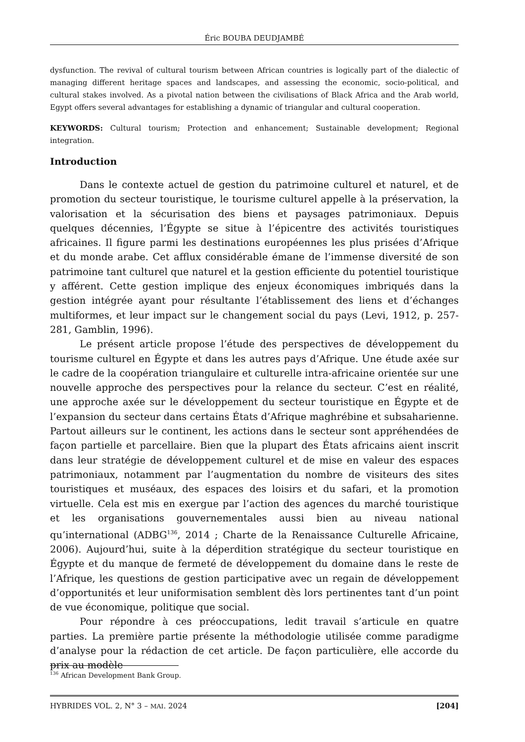Éric BOUBA DEUDJAMBÉ
dysfunction. The revival of cultural tourism between African countries is logically part of the dialectic of managing different heritage spaces and landscapes, and assessing the economic, socio-political, and cultural stakes involved. As a pivotal nation between the civilisations of Black Africa and the Arab world, Egypt offers several advantages for establishing a dynamic of triangular and cultural cooperation.
KEYWORDS: Cultural tourism; Protection and enhancement; Sustainable development; Regional integration.
Introduction
Dans le contexte actuel de gestion du patrimoine culturel et naturel, et de promotion du secteur touristique, le tourisme culturel appelle à la préservation, la valorisation et la sécurisation des biens et paysages patrimoniaux. Depuis quelques décennies, l’Égypte se situe à l’épicentre des activités touristiques africaines. Il figure parmi les destinations européennes les plus prisées d’Afrique et du monde arabe. Cet afflux considérable émane de l’immense diversité de son patrimoine tant culturel que naturel et la gestion efficiente du potentiel touristique y afférent. Cette gestion implique des enjeux économiques imbriqués dans la gestion intégrée ayant pour résultante l’établissement des liens et d’échanges multiformes, et leur impact sur le changement social du pays (Levi, 1912, p. 257-281, Gamblin, 1996).
Le présent article propose l’étude des perspectives de développement du tourisme culturel en Égypte et dans les autres pays d’Afrique. Une étude axée sur le cadre de la coopération triangulaire et culturelle intra-africaine orientée sur une nouvelle approche des perspectives pour la relance du secteur. C’est en réalité, une approche axée sur le développement du secteur touristique en Égypte et de l’expansion du secteur dans certains États d’Afrique maghrébine et subsaharienne. Partout ailleurs sur le continent, les actions dans le secteur sont appréhendées de façon partielle et parcellaire. Bien que la plupart des États africains aient inscrit dans leur stratégie de développement culturel et de mise en valeur des espaces patrimoniaux, notamment par l’augmentation du nombre de visiteurs des sites touristiques et muséaux, des espaces des loisirs et du safari, et la promotion virtuelle. Cela est mis en exergue par l’action des agences du marché touristique et les organisations gouvernementales aussi bien au niveau national qu’international (ADBG<sup>136</sup>, 2014 ; Charte de la Renaissance Culturelle Africaine, 2006). Aujourd’hui, suite à la déperdition stratégique du secteur touristique en Égypte et du manque de fermeté de développement du domaine dans le reste de l’Afrique, les questions de gestion participative avec un regain de développement d’opportunités et leur uniformisation semblent dès lors pertinentes tant d’un point de vue économique, politique que social.
Pour répondre à ces préoccupations, ledit travail s’articule en quatre parties. La première partie présente la méthodologie utilisée comme paradigme d’analyse pour la rédaction de cet article. De façon particulière, elle accorde du prix au modèle
<sup>136</sup> African Development Bank Group.
HYBRIDES VOL. 2, N° 3 – MAI. 2024 [204]